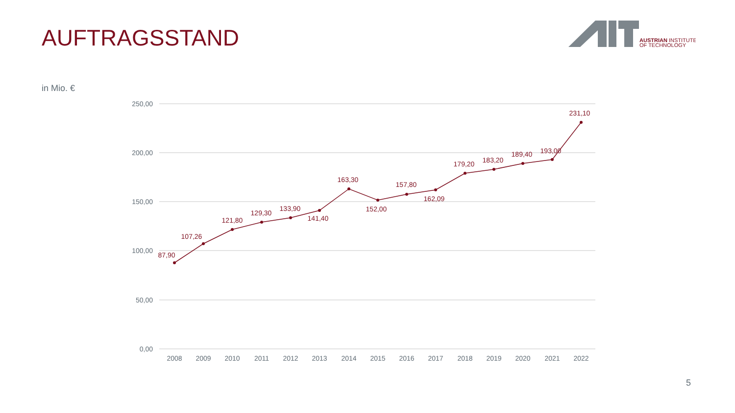AUFTRAGSSTAND
AUSTRIAN INSTITUTE
OF TECHNOLOGY
in Mio. €
250,00
200,00
150,00
100,00
50,00
0,00
2008
2009
2010
2011
2012
2013
2014
2015
2016
2017
2018
2019
2020
2021
2022
87,90
107,26
121,80
129,30
133,90
141,40
163,30
152,00
157,80
162,09
179,20
183,20
189,40
193,00
231,10
5